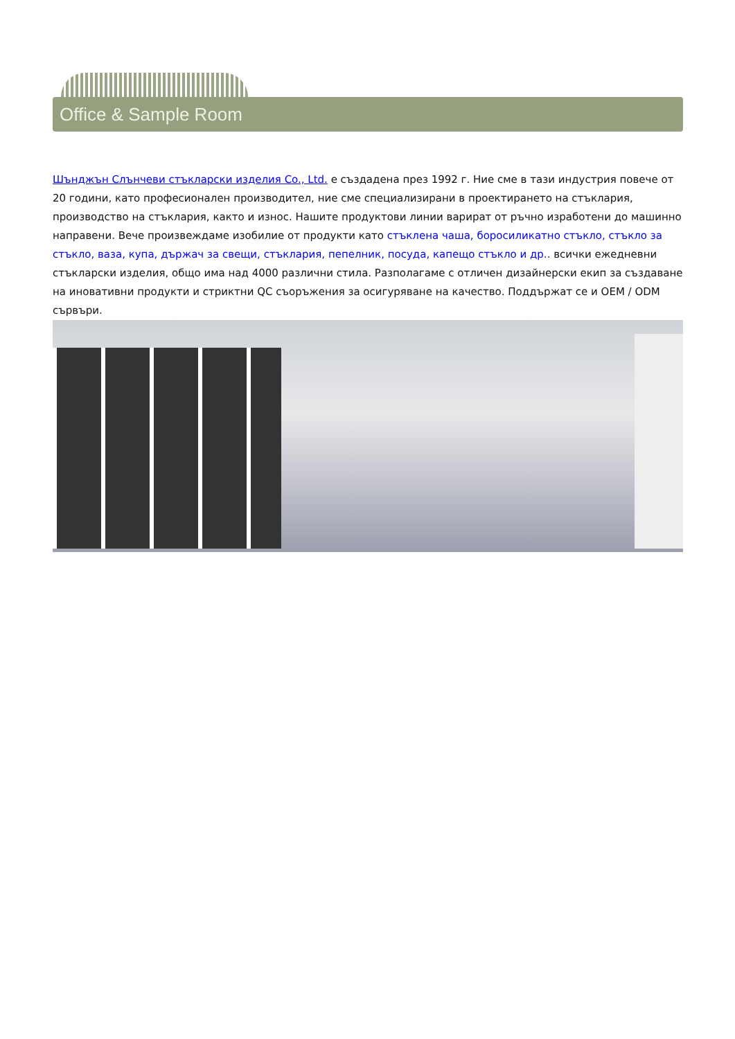Office & Sample Room
Шънджън Слънчеви стъкларски изделия Co., Ltd. е създадена през 1992 г. Ние сме в тази индустрия повече от 20 години, като професионален производител, ние сме специализирани в проектирането на стъклария, производство на стъклария, както и износ. Нашите продуктови линии варират от ръчно изработени до машинно направени. Вече произвеждаме изобилие от продукти като стъклена чаша, боросиликатно стъкло, стъкло за стъкло, ваза, купа, държач за свещи, стъклария, пепелник, посуда, капещо стъкло и др.. всички ежедневни стъкларски изделия, общо има над 4000 различни стила. Разполагаме с отличен дизайнерски екип за създаване на иновативни продукти и стриктни QC съоръжения за осигуряване на качество. Поддържат се и OEM / ODM сървъри.